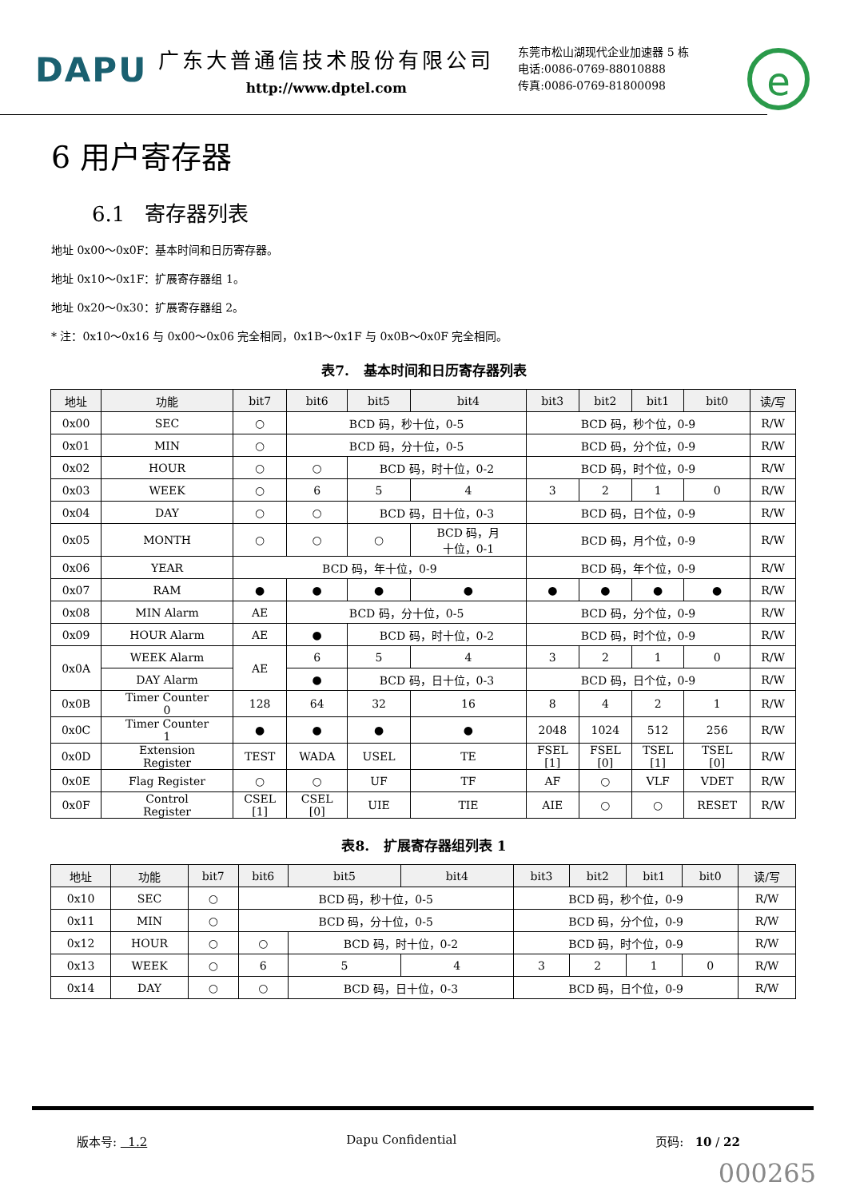DAPU
广东大普通信技术股份有限公司
http://www.dptel.com
东莞市松山湖现代企业加速器 5 栋
电话:0086-0769-88010888
传真:0086-0769-81800098
e
6 用户寄存器
6.1 寄存器列表
地址 0x00～0x0F：基本时间和日历寄存器。
地址 0x10～0x1F：扩展寄存器组 1。
地址 0x20～0x30：扩展寄存器组 2。
* 注：0x10～0x16 与 0x00～0x06 完全相同，0x1B～0x1F 与 0x0B～0x0F 完全相同。
表7. 基本时间和日历寄存器列表
| 地址 | 功能 | bit7 | bit6 | bit5 | bit4 | bit3 | bit2 | bit1 | bit0 | 读/写 |
| --- | --- | --- | --- | --- | --- | --- | --- | --- | --- | --- |
| 0x00 | SEC | ○ | BCD 码，秒十位，0-5 | | | BCD 码，秒个位，0-9 | | | | R/W |
| 0x01 | MIN | ○ | BCD 码，分十位，0-5 | | | BCD 码，分个位，0-9 | | | | R/W |
| 0x02 | HOUR | ○ | ○ | BCD 码，时十位，0-2 | | BCD 码，时个位，0-9 | | | | R/W |
| 0x03 | WEEK | ○ | 6 | 5 | 4 | 3 | 2 | 1 | 0 | R/W |
| 0x04 | DAY | ○ | ○ | BCD 码，日十位，0-3 | | BCD 码，日个位，0-9 | | | | R/W |
| 0x05 | MONTH | ○ | ○ | ○ | BCD 码，月 十位，0-1 | BCD 码，月个位，0-9 | | | | R/W |
| 0x06 | YEAR | BCD 码，年十位，0-9 | | | | BCD 码，年个位，0-9 | | | | R/W |
| 0x07 | RAM | ● | ● | ● | ● | ● | ● | ● | ● | R/W |
| 0x08 | MIN Alarm | AE | BCD 码，分十位，0-5 | | | BCD 码，分个位，0-9 | | | | R/W |
| 0x09 | HOUR Alarm | AE | ● | BCD 码，时十位，0-2 | | BCD 码，时个位，0-9 | | | | R/W |
| 0x0A | WEEK Alarm | AE | 6 | 5 | 4 | 3 | 2 | 1 | 0 | R/W |
| | DAY Alarm | | ● | BCD 码，日十位，0-3 | | BCD 码，日个位，0-9 | | | | R/W |
| 0x0B | Timer Counter 0 | 128 | 64 | 32 | 16 | 8 | 4 | 2 | 1 | R/W |
| 0x0C | Timer Counter 1 | ● | ● | ● | ● | 2048 | 1024 | 512 | 256 | R/W |
| 0x0D | Extension Register | TEST | WADA | USEL | TE | FSEL [1] | FSEL [0] | TSEL [1] | TSEL [0] | R/W |
| 0x0E | Flag Register | ○ | ○ | UF | TF | AF | ○ | VLF | VDET | R/W |
| 0x0F | Control Register | CSEL [1] | CSEL [0] | UIE | TIE | AIE | ○ | ○ | RESET | R/W |
表8. 扩展寄存器组列表 1
| 地址 | 功能 | bit7 | bit6 | bit5 | bit4 | bit3 | bit2 | bit1 | bit0 | 读/写 |
| --- | --- | --- | --- | --- | --- | --- | --- | --- | --- | --- |
| 0x10 | SEC | ○ | BCD 码，秒十位，0-5 | | | BCD 码，秒个位，0-9 | | | | R/W |
| 0x11 | MIN | ○ | BCD 码，分十位，0-5 | | | BCD 码，分个位，0-9 | | | | R/W |
| 0x12 | HOUR | ○ | ○ | BCD 码，时十位，0-2 | | BCD 码，时个位，0-9 | | | | R/W |
| 0x13 | WEEK | ○ | 6 | 5 | 4 | 3 | 2 | 1 | 0 | R/W |
| 0x14 | DAY | ○ | ○ | BCD 码，日十位，0-3 | | BCD 码，日个位，0-9 | | | | R/W |
版本号: 1.2 Dapu Confidential 页码: 10 / 22
000265